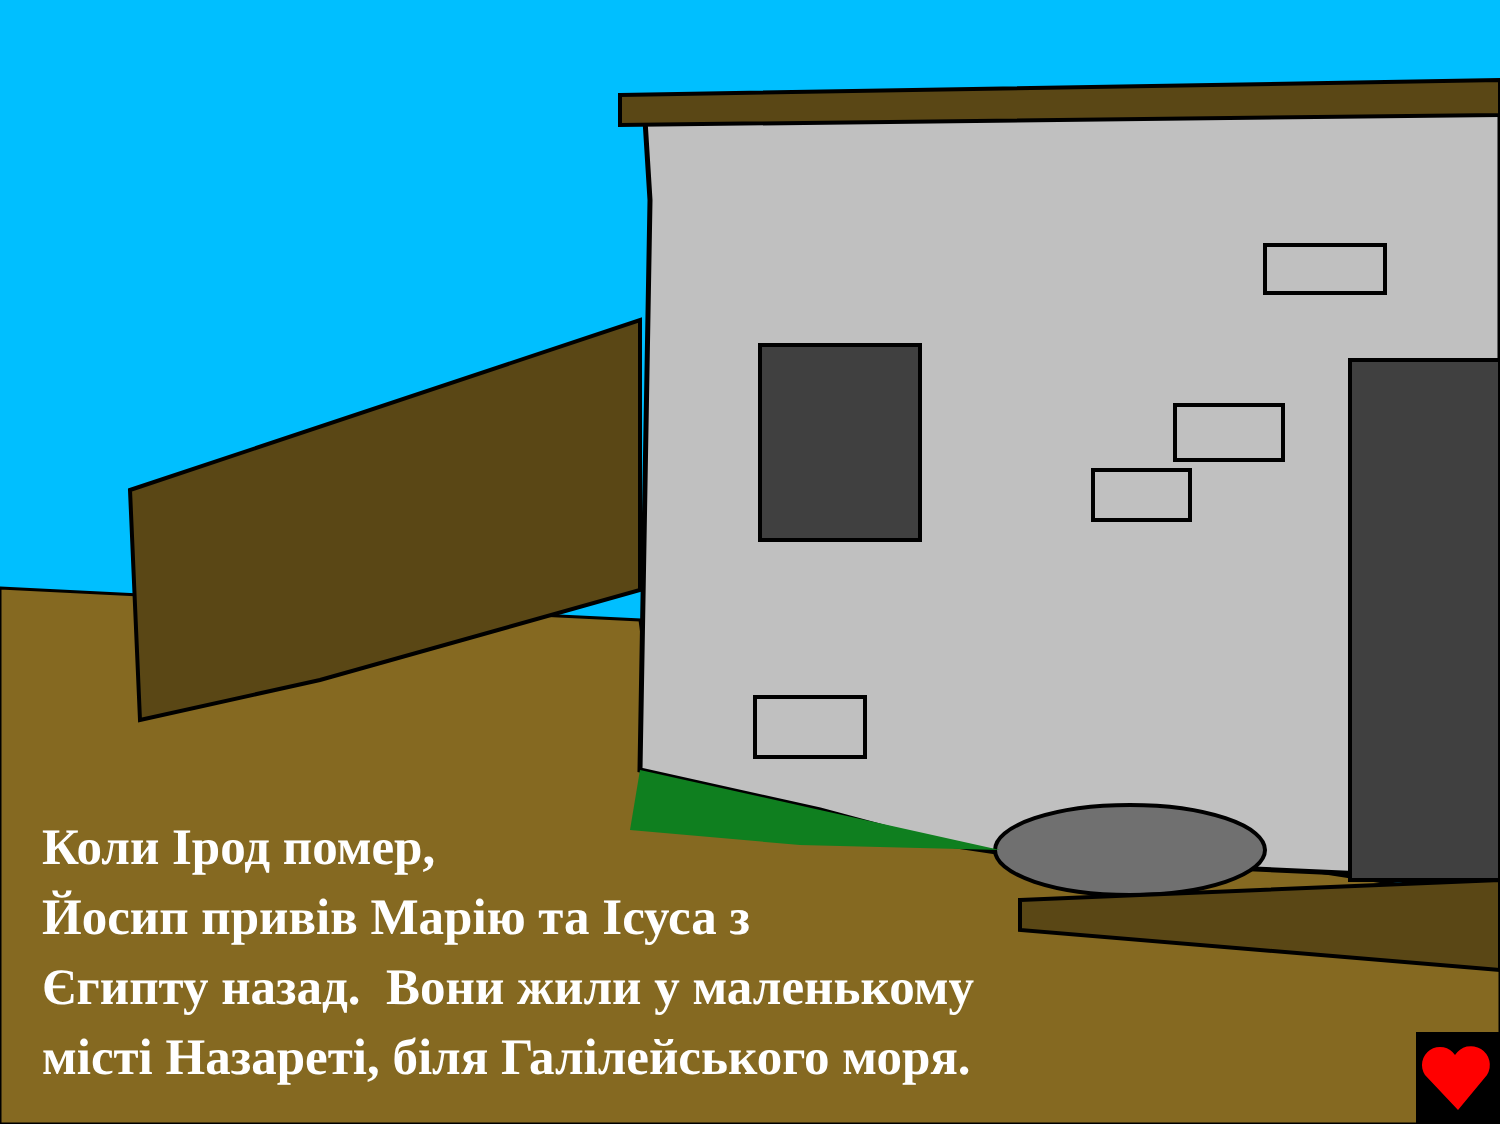Коли Ірод помер,
Йосип привів Марію та Ісуса з
Єгипту назад. Вони жили у маленькому
місті Назареті, біля Галілейського моря.